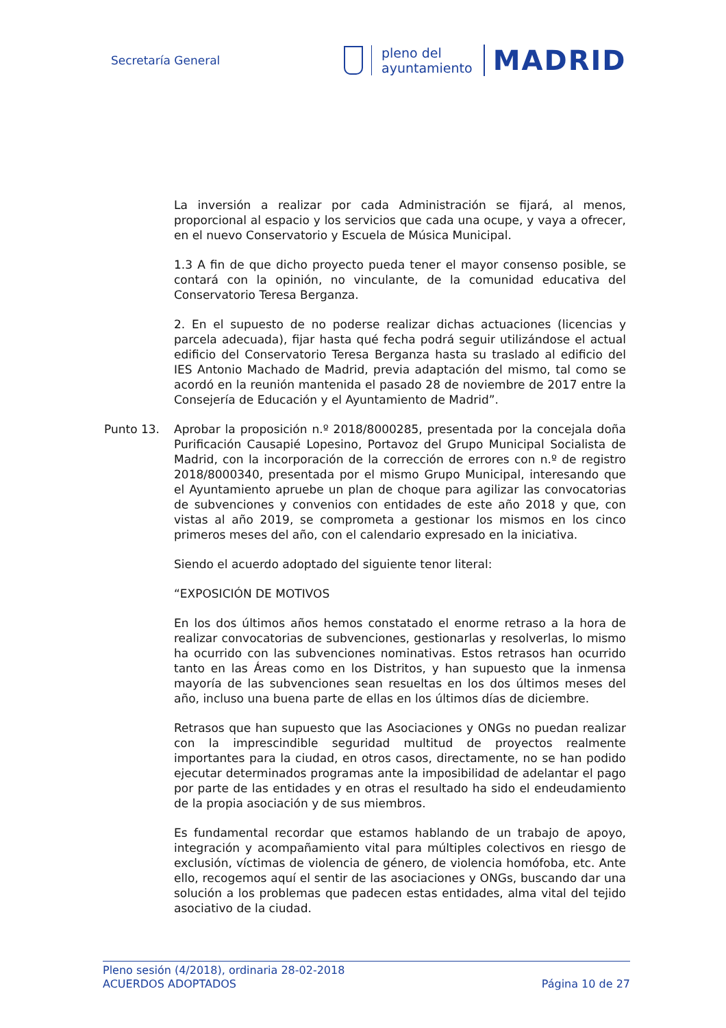Secretaría General
pleno del
ayuntamiento
MADRID
La inversión a realizar por cada Administración se fijará, al menos, proporcional al espacio y los servicios que cada una ocupe, y vaya a ofrecer, en el nuevo Conservatorio y Escuela de Música Municipal.
1.3 A fin de que dicho proyecto pueda tener el mayor consenso posible, se contará con la opinión, no vinculante, de la comunidad educativa del Conservatorio Teresa Berganza.
2. En el supuesto de no poderse realizar dichas actuaciones (licencias y parcela adecuada), fijar hasta qué fecha podrá seguir utilizándose el actual edificio del Conservatorio Teresa Berganza hasta su traslado al edificio del IES Antonio Machado de Madrid, previa adaptación del mismo, tal como se acordó en la reunión mantenida el pasado 28 de noviembre de 2017 entre la Consejería de Educación y el Ayuntamiento de Madrid”.
Punto 13. Aprobar la proposición n.º 2018/8000285, presentada por la concejala doña Purificación Causapié Lopesino, Portavoz del Grupo Municipal Socialista de Madrid, con la incorporación de la corrección de errores con n.º de registro 2018/8000340, presentada por el mismo Grupo Municipal, interesando que el Ayuntamiento apruebe un plan de choque para agilizar las convocatorias de subvenciones y convenios con entidades de este año 2018 y que, con vistas al año 2019, se comprometa a gestionar los mismos en los cinco primeros meses del año, con el calendario expresado en la iniciativa.
Siendo el acuerdo adoptado del siguiente tenor literal:
“EXPOSICIÓN DE MOTIVOS
En los dos últimos años hemos constatado el enorme retraso a la hora de realizar convocatorias de subvenciones, gestionarlas y resolverlas, lo mismo ha ocurrido con las subvenciones nominativas. Estos retrasos han ocurrido tanto en las Áreas como en los Distritos, y han supuesto que la inmensa mayoría de las subvenciones sean resueltas en los dos últimos meses del año, incluso una buena parte de ellas en los últimos días de diciembre.
Retrasos que han supuesto que las Asociaciones y ONGs no puedan realizar con la imprescindible seguridad multitud de proyectos realmente importantes para la ciudad, en otros casos, directamente, no se han podido ejecutar determinados programas ante la imposibilidad de adelantar el pago por parte de las entidades y en otras el resultado ha sido el endeudamiento de la propia asociación y de sus miembros.
Es fundamental recordar que estamos hablando de un trabajo de apoyo, integración y acompañamiento vital para múltiples colectivos en riesgo de exclusión, víctimas de violencia de género, de violencia homófoba, etc. Ante ello, recogemos aquí el sentir de las asociaciones y ONGs, buscando dar una solución a los problemas que padecen estas entidades, alma vital del tejido asociativo de la ciudad.
Pleno sesión (4/2018), ordinaria 28-02-2018
ACUERDOS ADOPTADOS Página 10 de 27